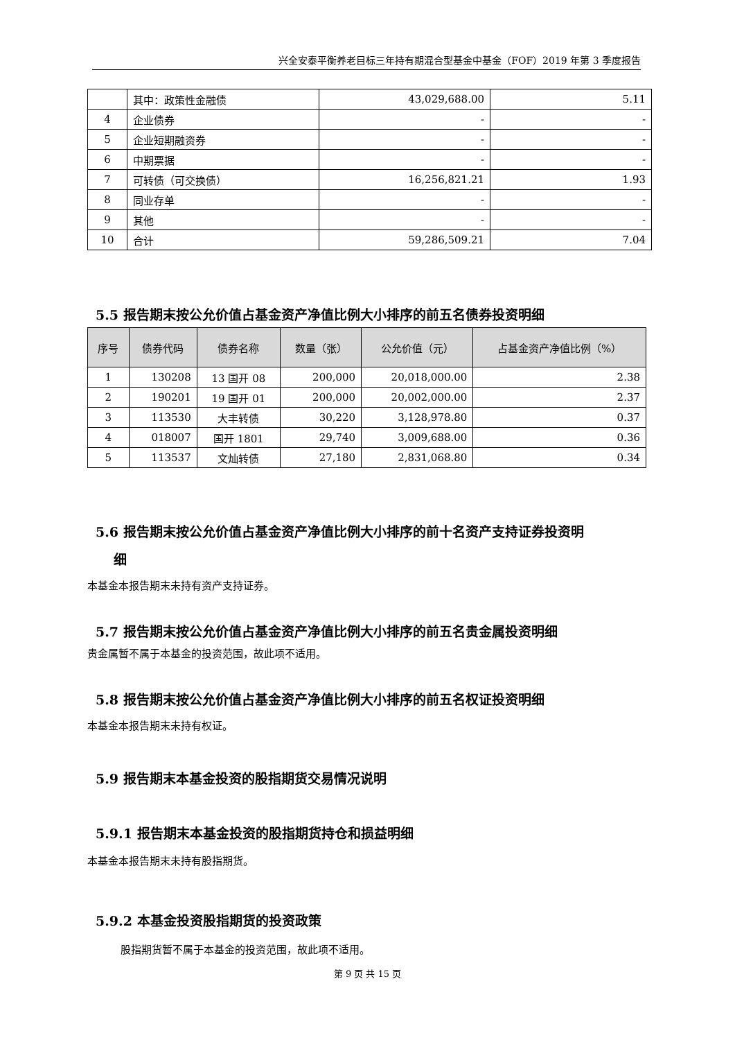兴全安泰平衡养老目标三年持有期混合型基金中基金（FOF）2019 年第 3 季度报告
| | 其中：政策性金融债 | 43,029,688.00 | 5.11 |
| 4 | 企业债券 | - | - |
| 5 | 企业短期融资券 | - | - |
| 6 | 中期票据 | - | - |
| 7 | 可转债（可交换债） | 16,256,821.21 | 1.93 |
| 8 | 同业存单 | - | - |
| 9 | 其他 | - | - |
| 10 | 合计 | 59,286,509.21 | 7.04 |
5.5 报告期末按公允价值占基金资产净值比例大小排序的前五名债券投资明细
| 序号 | 债券代码 | 债券名称 | 数量（张） | 公允价值（元） | 占基金资产净值比例（%） |
| --- | --- | --- | --- | --- | --- |
| 1 | 130208 | 13 国开 08 | 200,000 | 20,018,000.00 | 2.38 |
| 2 | 190201 | 19 国开 01 | 200,000 | 20,002,000.00 | 2.37 |
| 3 | 113530 | 大丰转债 | 30,220 | 3,128,978.80 | 0.37 |
| 4 | 018007 | 国开 1801 | 29,740 | 3,009,688.00 | 0.36 |
| 5 | 113537 | 文灿转债 | 27,180 | 2,831,068.80 | 0.34 |
5.6 报告期末按公允价值占基金资产净值比例大小排序的前十名资产支持证券投资明
细
本基金本报告期末未持有资产支持证券。
5.7 报告期末按公允价值占基金资产净值比例大小排序的前五名贵金属投资明细
贵金属暂不属于本基金的投资范围，故此项不适用。
5.8 报告期末按公允价值占基金资产净值比例大小排序的前五名权证投资明细
本基金本报告期末未持有权证。
5.9 报告期末本基金投资的股指期货交易情况说明
5.9.1 报告期末本基金投资的股指期货持仓和损益明细
本基金本报告期末未持有股指期货。
5.9.2 本基金投资股指期货的投资政策
股指期货暂不属于本基金的投资范围，故此项不适用。
第 9 页 共 15 页